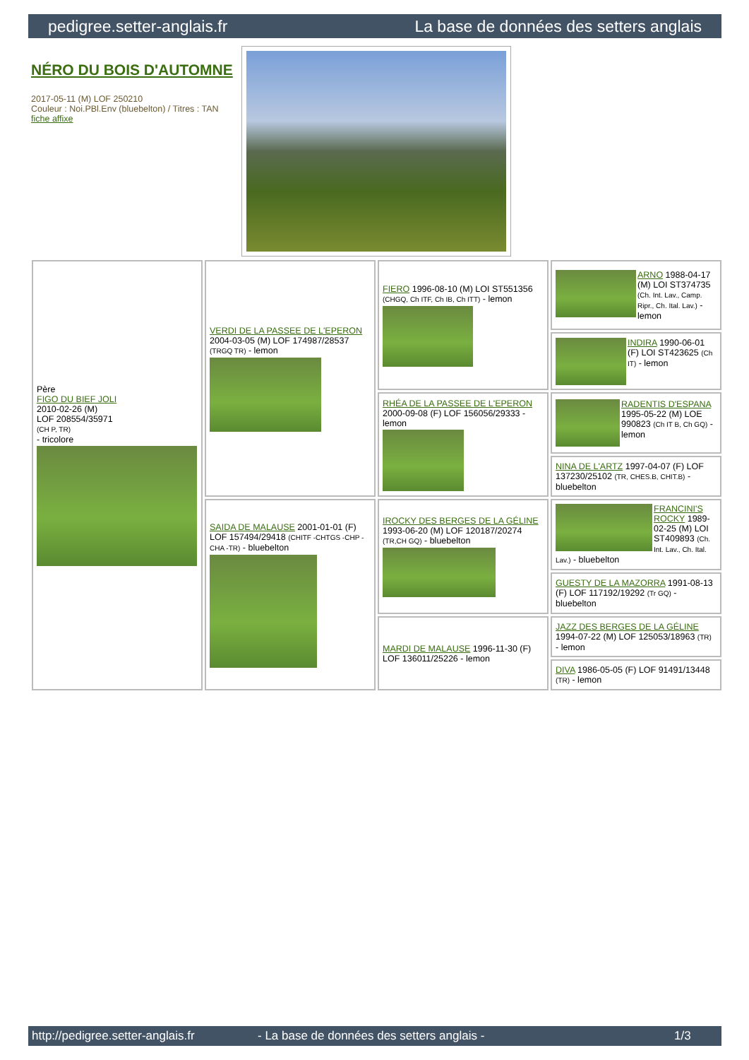pedigree.setter-anglais.fr La base de données des setters anglais
NÉRO DU BOIS D'AUTOMNE
2017-05-11 (M) LOF 250210
Couleur : Noi.PBl.Env (bluebelton) / Titres : TAN
fiche affixe
| Père FIGO DU BIEF JOLI 2010-02-26 (M) LOF 208554/35971 (CH P, TR) - tricolore | VERDI DE LA PASSEE DE L'EPERON 2004-03-05 (M) LOF 174987/28537 (TRGQ TR) - lemon | FIERO 1996-08-10 (M) LOI ST551356 (CHGQ, Ch ITF, Ch IB, Ch ITT) - lemon | ARNO 1988-04-17 (M) LOI ST374735 (Ch. Int. Lav., Camp. Ripr., Ch. Ital. Lav.) - lemon |
| | | | INDIRA 1990-06-01 (F) LOI ST423625 (Ch IT) - lemon |
| | | RHÉA DE LA PASSEE DE L'EPERON 2000-09-08 (F) LOF 156056/29333 - lemon | RADENTIS D'ESPANA 1995-05-22 (M) LOE 990823 (Ch IT B, Ch GQ) - lemon |
| | | | NINA DE L'ARTZ 1997-04-07 (F) LOF 137230/25102 (TR, CHES.B, CHIT.B) - bluebelton |
| | SAIDA DE MALAUSE 2001-01-01 (F) LOF 157494/29418 (CHITF -CHTGS -CHP -CHA -TR) - bluebelton | IROCKY DES BERGES DE LA GÉLINE 1993-06-20 (M) LOF 120187/20274 (TR,CH GQ) - bluebelton | FRANCINI'S ROCKY 1989-02-25 (M) LOI ST409893 (Ch. Int. Lav., Ch. Ital. Lav.) - bluebelton |
| | | | GUESTY DE LA MAZORRA 1991-08-13 (F) LOF 117192/19292 (Tr GQ) - bluebelton |
| | | MARDI DE MALAUSE 1996-11-30 (F) LOF 136011/25226 - lemon | JAZZ DES BERGES DE LA GÉLINE 1994-07-22 (M) LOF 125053/18963 (TR) - lemon |
| | | | DIVA 1986-05-05 (F) LOF 91491/13448 (TR) - lemon |
http://pedigree.setter-anglais.fr - La base de données des setters anglais - 1/3